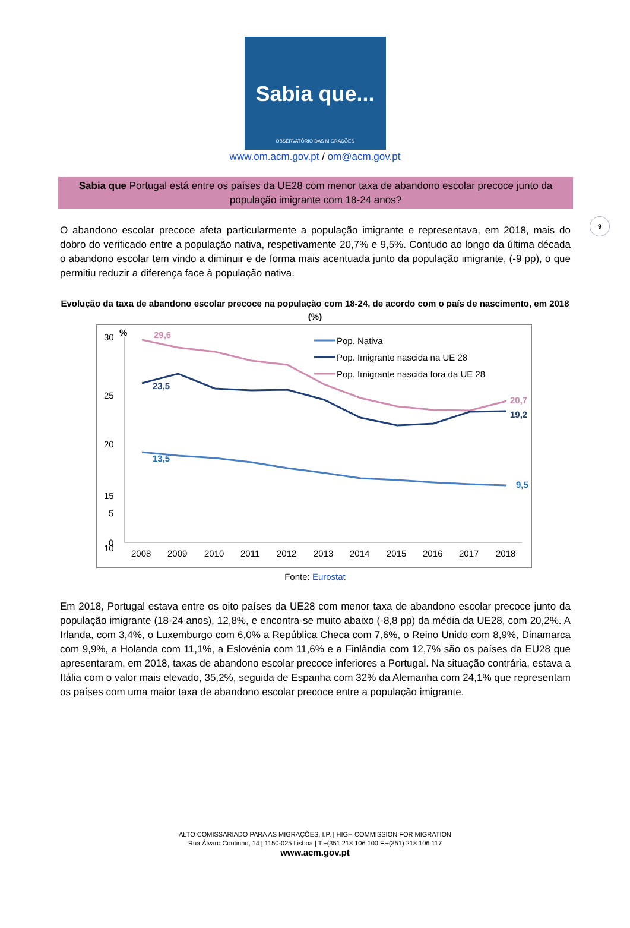Sabia que...
OBSERVATÓRIO DAS MIGRAÇÕES
www.om.acm.gov.pt / om@acm.gov.pt
9
Sabia que Portugal está entre os países da UE28 com menor taxa de abandono escolar precoce junto da população imigrante com 18-24 anos?
O abandono escolar precoce afeta particularmente a população imigrante e representava, em 2018, mais do dobro do verificado entre a população nativa, respetivamente 20,7% e 9,5%. Contudo ao longo da última década o abandono escolar tem vindo a diminuir e de forma mais acentuada junto da população imigrante, (-9 pp), o que permitiu reduzir a diferença face à população nativa.
Evolução da taxa de abandono escolar precoce na população com 18-24, de acordo com o país de nascimento, em 2018 (%)
30
25
20
15
10
.
%
29,6
23,5
13,5
20,7
19,2
9,5
Pop. Nativa
Pop. Imigrante nascida na UE 28
Pop. Imigrante nascida fora da UE 28
5
0
2008
2009
2010
2011
2012
2013
2014
2015
2016
2017
2018
Fonte: Eurostat
Em 2018, Portugal estava entre os oito países da UE28 com menor taxa de abandono escolar precoce junto da população imigrante (18-24 anos), 12,8%, e encontra-se muito abaixo (-8,8 pp) da média da UE28, com 20,2%. A Irlanda, com 3,4%, o Luxemburgo com 6,0% a República Checa com 7,6%, o Reino Unido com 8,9%, Dinamarca com 9,9%, a Holanda com 11,1%, a Eslovénia com 11,6% e a Finlândia com 12,7% são os países da EU28 que apresentaram, em 2018, taxas de abandono escolar precoce inferiores a Portugal. Na situação contrária, estava a Itália com o valor mais elevado, 35,2%, seguida de Espanha com 32% da Alemanha com 24,1% que representam os países com uma maior taxa de abandono escolar precoce entre a população imigrante.
ALTO COMISSARIADO PARA AS MIGRAÇÕES, I.P. | HIGH COMMISSION FOR MIGRATION
Rua Álvaro Coutinho, 14 | 1150-025 Lisboa | T.+(351 218 106 100 F.+(351) 218 106 117
www.acm.gov.pt